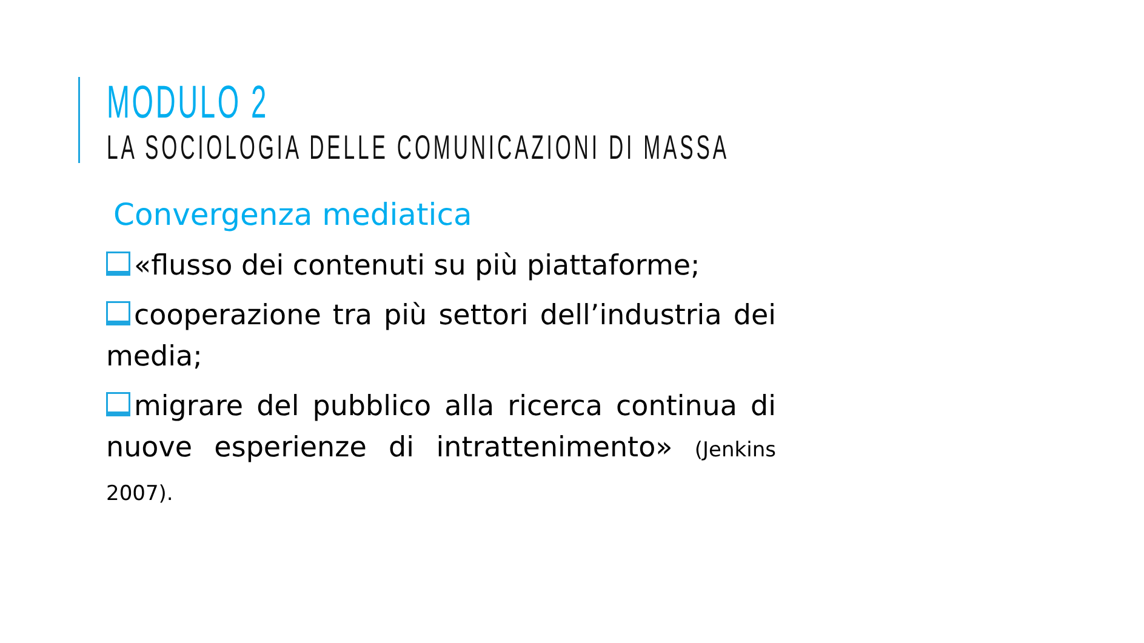MODULO 2
LA SOCIOLOGIA DELLE COMUNICAZIONI DI MASSA
Convergenza mediatica
«flusso dei contenuti su più piattaforme;
cooperazione tra più settori dell’industria dei media;
migrare del pubblico alla ricerca continua di nuove esperienze di intrattenimento» (Jenkins 2007).